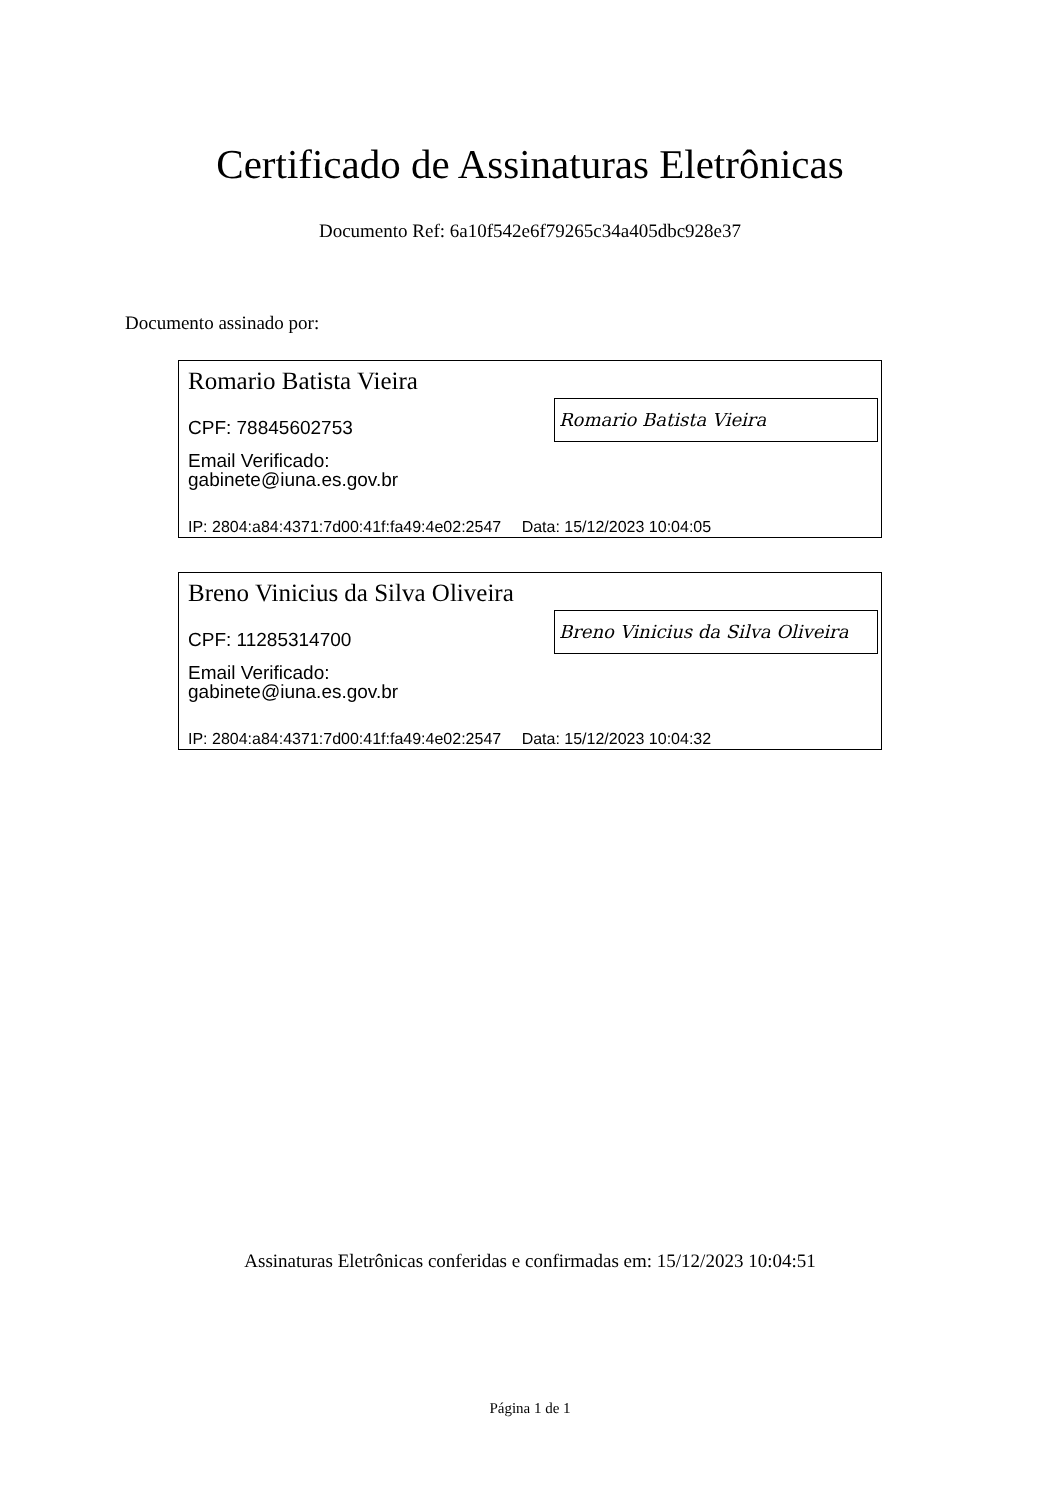Certificado de Assinaturas Eletrônicas
Documento Ref: 6a10f542e6f79265c34a405dbc928e37
Documento assinado por:
Romario Batista Vieira
Romario Batista Vieira
CPF: 78845602753
Email Verificado:
gabinete@iuna.es.gov.br
IP: 2804:a84:4371:7d00:41f:fa49:4e02:2547 Data: 15/12/2023 10:04:05
Breno Vinicius da Silva Oliveira
Breno Vinicius da Silva Oliveira
CPF: 11285314700
Email Verificado:
gabinete@iuna.es.gov.br
IP: 2804:a84:4371:7d00:41f:fa49:4e02:2547 Data: 15/12/2023 10:04:32
Assinaturas Eletrônicas conferidas e confirmadas em: 15/12/2023 10:04:51
Página 1 de 1